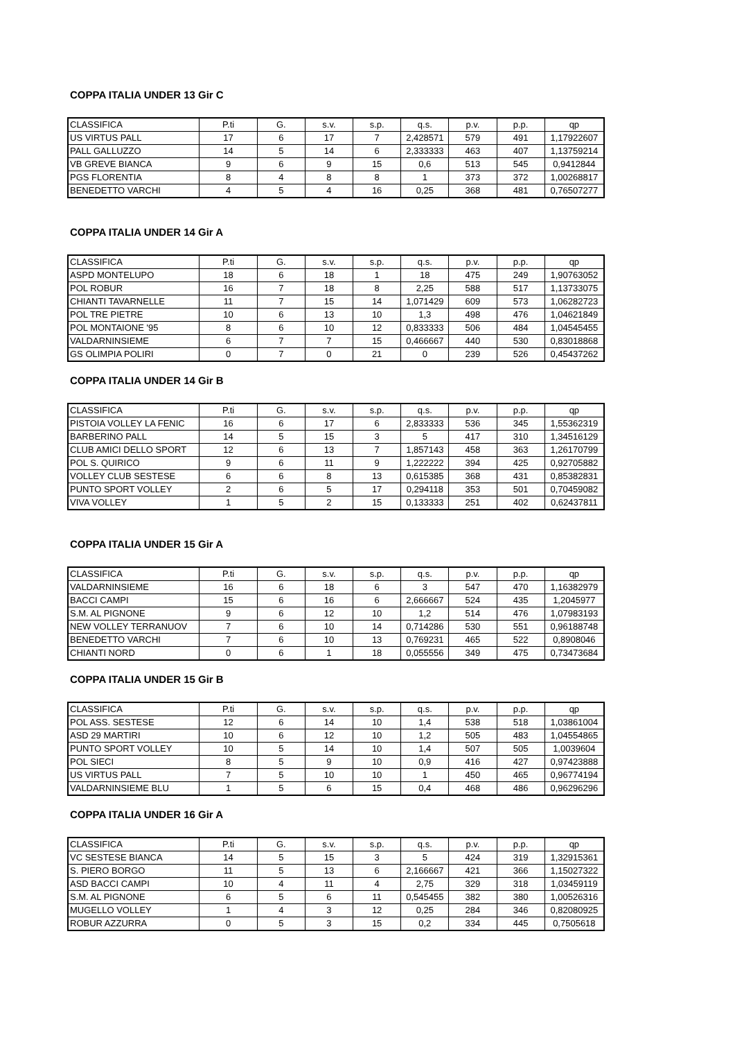COPPA ITALIA UNDER 13 Gir C
| CLASSIFICA | P.ti | G. | s.v. | s.p. | q.s. | p.v. | p.p. | qp |
| US VIRTUS PALL | 17 | 6 | 17 | 7 | 2,428571 | 579 | 491 | 1,17922607 |
| PALL GALLUZZO | 14 | 5 | 14 | 6 | 2,333333 | 463 | 407 | 1,13759214 |
| VB GREVE BIANCA | 9 | 6 | 9 | 15 | 0,6 | 513 | 545 | 0,9412844 |
| PGS FLORENTIA | 8 | 4 | 8 | 8 | 1 | 373 | 372 | 1,00268817 |
| BENEDETTO VARCHI | 4 | 5 | 4 | 16 | 0,25 | 368 | 481 | 0,76507277 |
COPPA ITALIA UNDER 14 Gir A
| CLASSIFICA | P.ti | G. | s.v. | s.p. | q.s. | p.v. | p.p. | qp |
| ASPD MONTELUPO | 18 | 6 | 18 | 1 | 18 | 475 | 249 | 1,90763052 |
| POL ROBUR | 16 | 7 | 18 | 8 | 2,25 | 588 | 517 | 1,13733075 |
| CHIANTI TAVARNELLE | 11 | 7 | 15 | 14 | 1,071429 | 609 | 573 | 1,06282723 |
| POL TRE PIETRE | 10 | 6 | 13 | 10 | 1,3 | 498 | 476 | 1,04621849 |
| POL MONTAIONE '95 | 8 | 6 | 10 | 12 | 0,833333 | 506 | 484 | 1,04545455 |
| VALDARNINSIEME | 6 | 7 | 7 | 15 | 0,466667 | 440 | 530 | 0,83018868 |
| GS OLIMPIA POLIRI | 0 | 7 | 0 | 21 | 0 | 239 | 526 | 0,45437262 |
COPPA ITALIA UNDER 14 Gir B
| CLASSIFICA | P.ti | G. | s.v. | s.p. | q.s. | p.v. | p.p. | qp |
| PISTOIA VOLLEY LA FENIC | 16 | 6 | 17 | 6 | 2,833333 | 536 | 345 | 1,55362319 |
| BARBERINO PALL | 14 | 5 | 15 | 3 | 5 | 417 | 310 | 1,34516129 |
| CLUB AMICI DELLO SPORT | 12 | 6 | 13 | 7 | 1,857143 | 458 | 363 | 1,26170799 |
| POL S. QUIRICO | 9 | 6 | 11 | 9 | 1,222222 | 394 | 425 | 0,92705882 |
| VOLLEY CLUB SESTESE | 6 | 6 | 8 | 13 | 0,615385 | 368 | 431 | 0,85382831 |
| PUNTO SPORT VOLLEY | 2 | 6 | 5 | 17 | 0,294118 | 353 | 501 | 0,70459082 |
| VIVA VOLLEY | 1 | 5 | 2 | 15 | 0,133333 | 251 | 402 | 0,62437811 |
COPPA ITALIA UNDER 15 Gir A
| CLASSIFICA | P.ti | G. | s.v. | s.p. | q.s. | p.v. | p.p. | qp |
| VALDARNINSIEME | 16 | 6 | 18 | 6 | 3 | 547 | 470 | 1,16382979 |
| BACCI CAMPI | 15 | 6 | 16 | 6 | 2,666667 | 524 | 435 | 1,2045977 |
| S.M. AL PIGNONE | 9 | 6 | 12 | 10 | 1,2 | 514 | 476 | 1,07983193 |
| NEW VOLLEY TERRANUOV | 7 | 6 | 10 | 14 | 0,714286 | 530 | 551 | 0,96188748 |
| BENEDETTO VARCHI | 7 | 6 | 10 | 13 | 0,769231 | 465 | 522 | 0,8908046 |
| CHIANTI NORD | 0 | 6 | 1 | 18 | 0,055556 | 349 | 475 | 0,73473684 |
COPPA ITALIA UNDER 15 Gir B
| CLASSIFICA | P.ti | G. | s.v. | s.p. | q.s. | p.v. | p.p. | qp |
| POL ASS. SESTESE | 12 | 6 | 14 | 10 | 1,4 | 538 | 518 | 1,03861004 |
| ASD 29 MARTIRI | 10 | 6 | 12 | 10 | 1,2 | 505 | 483 | 1,04554865 |
| PUNTO SPORT VOLLEY | 10 | 5 | 14 | 10 | 1,4 | 507 | 505 | 1,0039604 |
| POL SIECI | 8 | 5 | 9 | 10 | 0,9 | 416 | 427 | 0,97423888 |
| US VIRTUS PALL | 7 | 5 | 10 | 10 | 1 | 450 | 465 | 0,96774194 |
| VALDARNINSIEME BLU | 1 | 5 | 6 | 15 | 0,4 | 468 | 486 | 0,96296296 |
COPPA ITALIA UNDER 16 Gir A
| CLASSIFICA | P.ti | G. | s.v. | s.p. | q.s. | p.v. | p.p. | qp |
| VC SESTESE BIANCA | 14 | 5 | 15 | 3 | 5 | 424 | 319 | 1,32915361 |
| S. PIERO BORGO | 11 | 5 | 13 | 6 | 2,166667 | 421 | 366 | 1,15027322 |
| ASD BACCI CAMPI | 10 | 4 | 11 | 4 | 2,75 | 329 | 318 | 1,03459119 |
| S.M. AL PIGNONE | 6 | 5 | 6 | 11 | 0,545455 | 382 | 380 | 1,00526316 |
| MUGELLO VOLLEY | 1 | 4 | 3 | 12 | 0,25 | 284 | 346 | 0,82080925 |
| ROBUR AZZURRA | 0 | 5 | 3 | 15 | 0,2 | 334 | 445 | 0,7505618 |